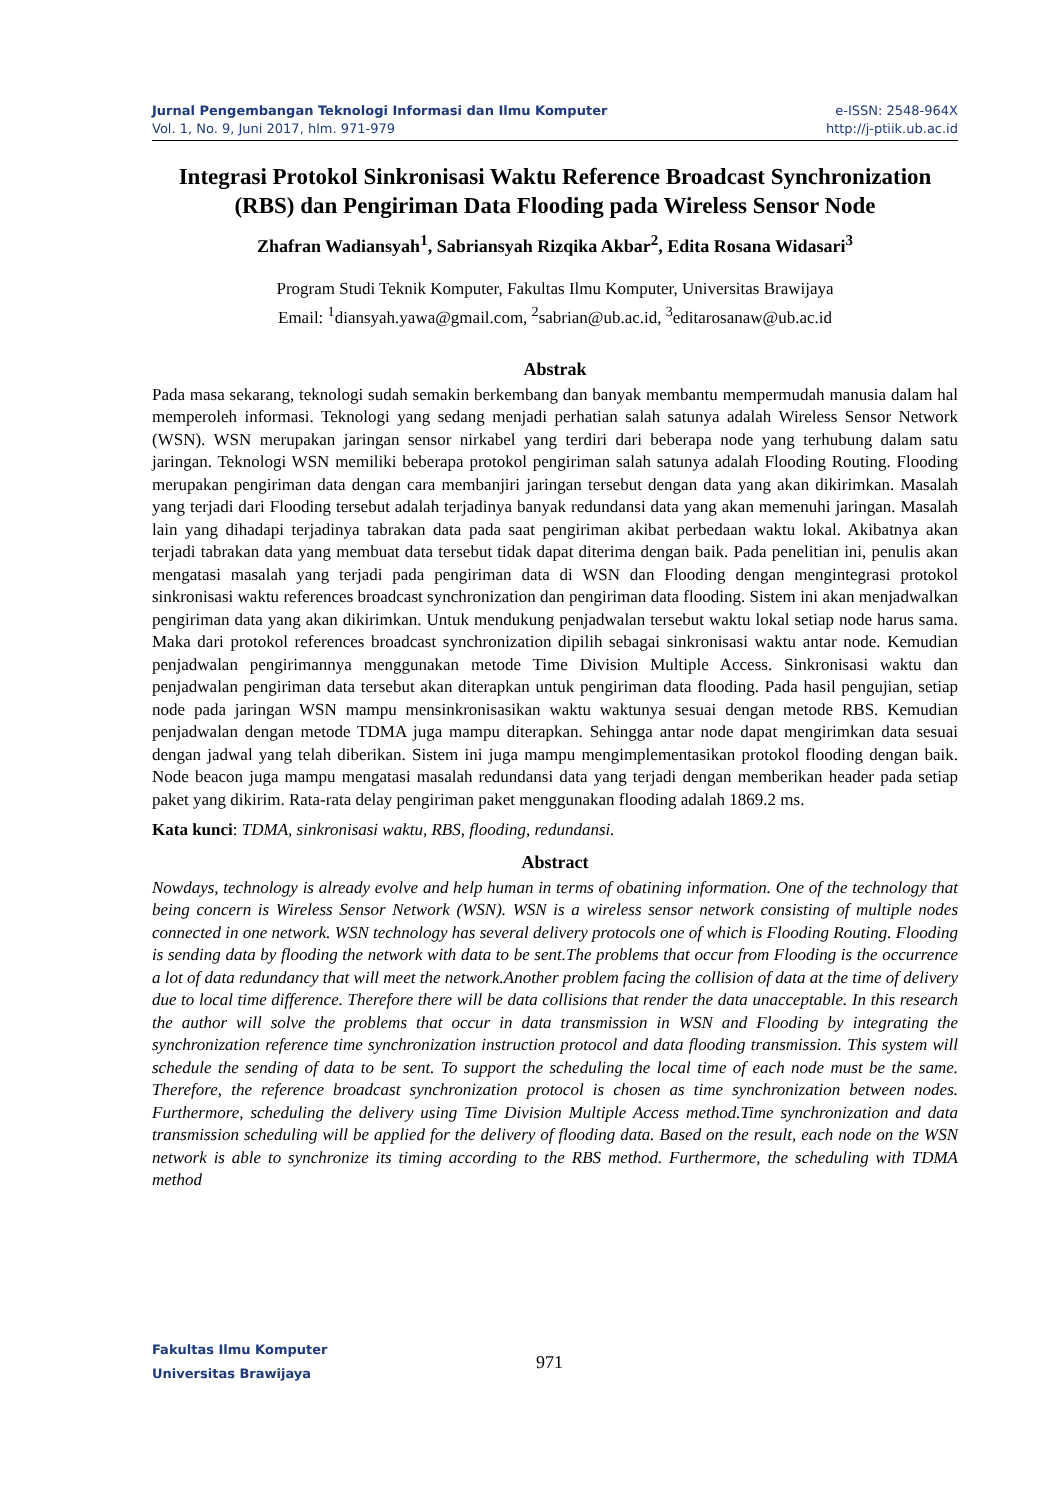Jurnal Pengembangan Teknologi Informasi dan Ilmu Komputer e-ISSN: 2548-964X
Vol. 1, No. 9, Juni 2017, hlm. 971-979 http://j-ptiik.ub.ac.id
Integrasi Protokol Sinkronisasi Waktu Reference Broadcast Synchronization (RBS) dan Pengiriman Data Flooding pada Wireless Sensor Node
Zhafran Wadiansyah<sup>1</sup>, Sabriansyah Rizqika Akbar<sup>2</sup>, Edita Rosana Widasari<sup>3</sup>
Program Studi Teknik Komputer, Fakultas Ilmu Komputer, Universitas Brawijaya
Email: <sup>1</sup>diansyah.yawa@gmail.com, <sup>2</sup>sabrian@ub.ac.id, <sup>3</sup>editarosanaw@ub.ac.id
Abstrak
Pada masa sekarang, teknologi sudah semakin berkembang dan banyak membantu mempermudah manusia dalam hal memperoleh informasi. Teknologi yang sedang menjadi perhatian salah satunya adalah Wireless Sensor Network (WSN). WSN merupakan jaringan sensor nirkabel yang terdiri dari beberapa node yang terhubung dalam satu jaringan. Teknologi WSN memiliki beberapa protokol pengiriman salah satunya adalah Flooding Routing. Flooding merupakan pengiriman data dengan cara membanjiri jaringan tersebut dengan data yang akan dikirimkan. Masalah yang terjadi dari Flooding tersebut adalah terjadinya banyak redundansi data yang akan memenuhi jaringan. Masalah lain yang dihadapi terjadinya tabrakan data pada saat pengiriman akibat perbedaan waktu lokal. Akibatnya akan terjadi tabrakan data yang membuat data tersebut tidak dapat diterima dengan baik. Pada penelitian ini, penulis akan mengatasi masalah yang terjadi pada pengiriman data di WSN dan Flooding dengan mengintegrasi protokol sinkronisasi waktu references broadcast synchronization dan pengiriman data flooding. Sistem ini akan menjadwalkan pengiriman data yang akan dikirimkan. Untuk mendukung penjadwalan tersebut waktu lokal setiap node harus sama. Maka dari protokol references broadcast synchronization dipilih sebagai sinkronisasi waktu antar node. Kemudian penjadwalan pengirimannya menggunakan metode Time Division Multiple Access. Sinkronisasi waktu dan penjadwalan pengiriman data tersebut akan diterapkan untuk pengiriman data flooding. Pada hasil pengujian, setiap node pada jaringan WSN mampu mensinkronisasikan waktu waktunya sesuai dengan metode RBS. Kemudian penjadwalan dengan metode TDMA juga mampu diterapkan. Sehingga antar node dapat mengirimkan data sesuai dengan jadwal yang telah diberikan. Sistem ini juga mampu mengimplementasikan protokol flooding dengan baik. Node beacon juga mampu mengatasi masalah redundansi data yang terjadi dengan memberikan header pada setiap paket yang dikirim. Rata-rata delay pengiriman paket menggunakan flooding adalah 1869.2 ms.
Kata kunci: TDMA, sinkronisasi waktu, RBS, flooding, redundansi.
Abstract
Nowdays, technology is already evolve and help human in terms of obatining information. One of the technology that being concern is Wireless Sensor Network (WSN). WSN is a wireless sensor network consisting of multiple nodes connected in one network. WSN technology has several delivery protocols one of which is Flooding Routing. Flooding is sending data by flooding the network with data to be sent.The problems that occur from Flooding is the occurrence a lot of data redundancy that will meet the network.Another problem facing the collision of data at the time of delivery due to local time difference. Therefore there will be data collisions that render the data unacceptable. In this research the author will solve the problems that occur in data transmission in WSN and Flooding by integrating the synchronization reference time synchronization instruction protocol and data flooding transmission. This system will schedule the sending of data to be sent. To support the scheduling the local time of each node must be the same. Therefore, the reference broadcast synchronization protocol is chosen as time synchronization between nodes. Furthermore, scheduling the delivery using Time Division Multiple Access method.Time synchronization and data transmission scheduling will be applied for the delivery of flooding data. Based on the result, each node on the WSN network is able to synchronize its timing according to the RBS method. Furthermore, the scheduling with TDMA method
Fakultas Ilmu Komputer
Universitas Brawijaya
971